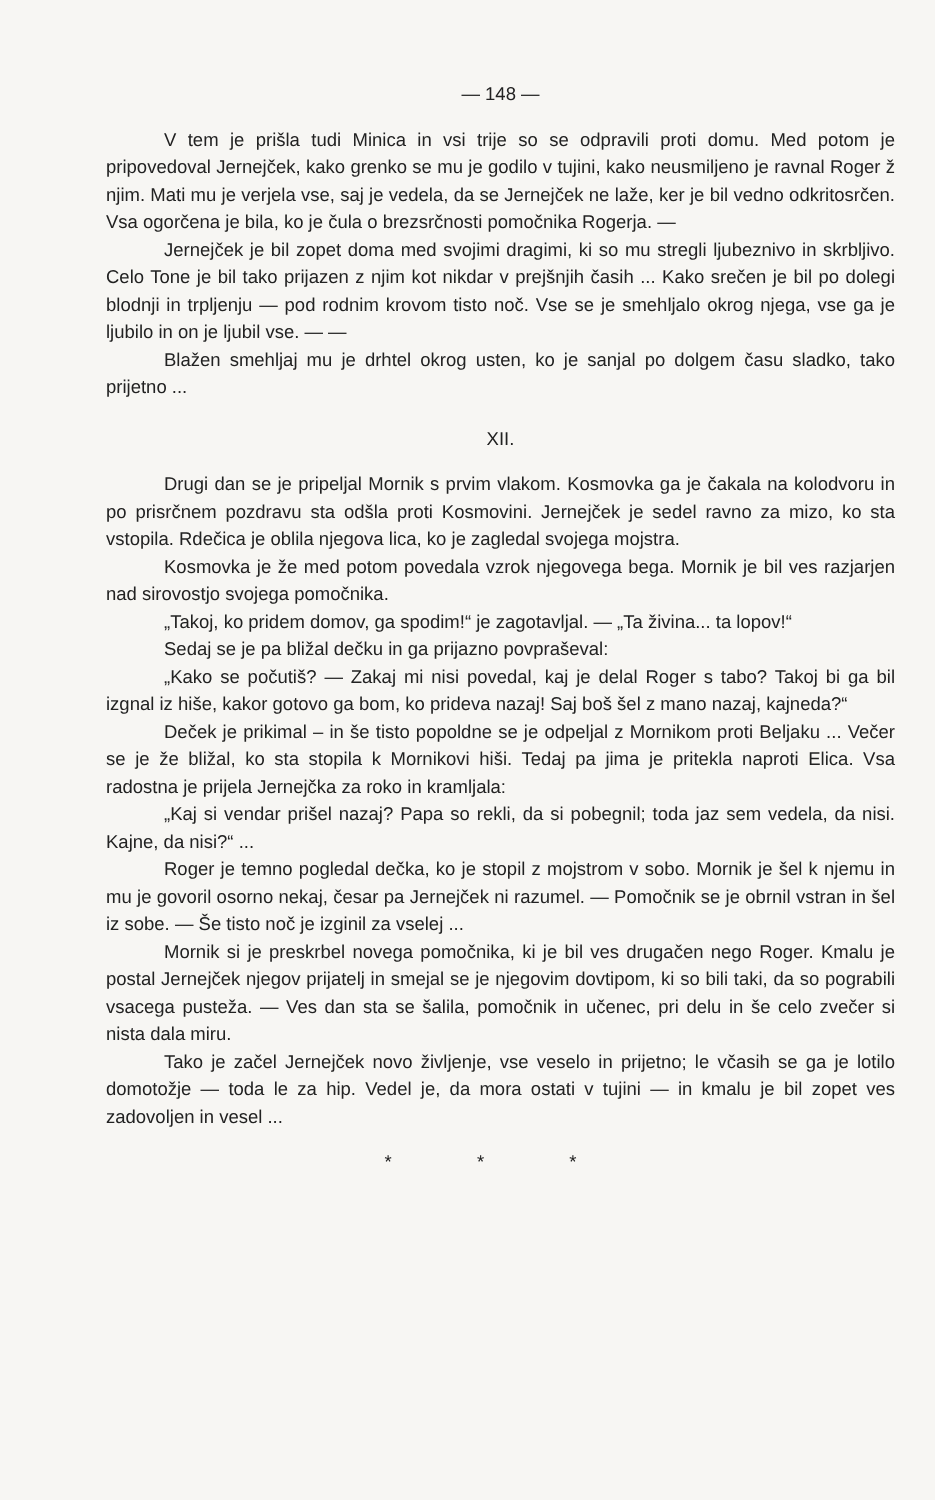— 148 —
V tem je prišla tudi Minica in vsi trije so se odpravili proti domu. Med potom je pripovedoval Jernejček, kako grenko se mu je godilo v tujini, kako neusmiljeno je ravnal Roger ž njim. Mati mu je verjela vse, saj je vedela, da se Jernejček ne laže, ker je bil vedno odkritosrčen. Vsa ogorčena je bila, ko je čula o brezsrčnosti pomočnika Rogerja. —
Jernejček je bil zopet doma med svojimi dragimi, ki so mu stregli ljubeznivo in skrbljivo. Celo Tone je bil tako prijazen z njim kot nikdar v prejšnjih časih ... Kako srečen je bil po dolegi blodnji in trpljenju — pod rodnim krovom tisto noč. Vse se je smehljalo okrog njega, vse ga je ljubilo in on je ljubil vse. — —
Blažen smehljaj mu je drhtel okrog usten, ko je sanjal po dolgem času sladko, tako prijetno ...
XII.
Drugi dan se je pripeljal Mornik s prvim vlakom. Kosmovka ga je čakala na kolodvoru in po prisrčnem pozdravu sta odšla proti Kosmovini. Jernejček je sedel ravno za mizo, ko sta vstopila. Rdečica je oblila njegova lica, ko je zagledal svojega mojstra.
Kosmovka je že med potom povedala vzrok njegovega bega. Mornik je bil ves razjarjen nad sirovostjo svojega pomočnika.
„Takoj, ko pridem domov, ga spodim!“ je zagotavljal. — „Ta živina... ta lopov!“
Sedaj se je pa bližal dečku in ga prijazno povpraševal:
„Kako se počutiš? — Zakaj mi nisi povedal, kaj je delal Roger s tabo? Takoj bi ga bil izgnal iz hiše, kakor gotovo ga bom, ko prideva nazaj! Saj boš šel z mano nazaj, kajneda?“
Deček je prikimal – in še tisto popoldne se je odpeljal z Mornikom proti Beljaku ... Večer se je že bližal, ko sta stopila k Mornikovi hiši. Tedaj pa jima je pritekla naproti Elica. Vsa radostna je prijela Jernejčka za roko in kramljala:
„Kaj si vendar prišel nazaj? Papa so rekli, da si pobegnil; toda jaz sem vedela, da nisi. Kajne, da nisi?“ ...
Roger je temno pogledal dečka, ko je stopil z mojstrom v sobo. Mornik je šel k njemu in mu je govoril osorno nekaj, česar pa Jernejček ni razumel. — Pomočnik se je obrnil vstran in šel iz sobe. — Še tisto noč je izginil za vselej ...
Mornik si je preskrbel novega pomočnika, ki je bil ves drugačen nego Roger. Kmalu je postal Jernejček njegov prijatelj in smejal se je njegovim dovtipom, ki so bili taki, da so pograbili vsacega pusteža. — Ves dan sta se šalila, pomočnik in učenec, pri delu in še celo zvečer si nista dala miru.
Tako je začel Jernejček novo življenje, vse veselo in prijetno; le včasih se ga je lotilo domotožje — toda le za hip. Vedel je, da mora ostati v tujini — in kmalu je bil zopet ves zadovoljen in vesel ...
* * *